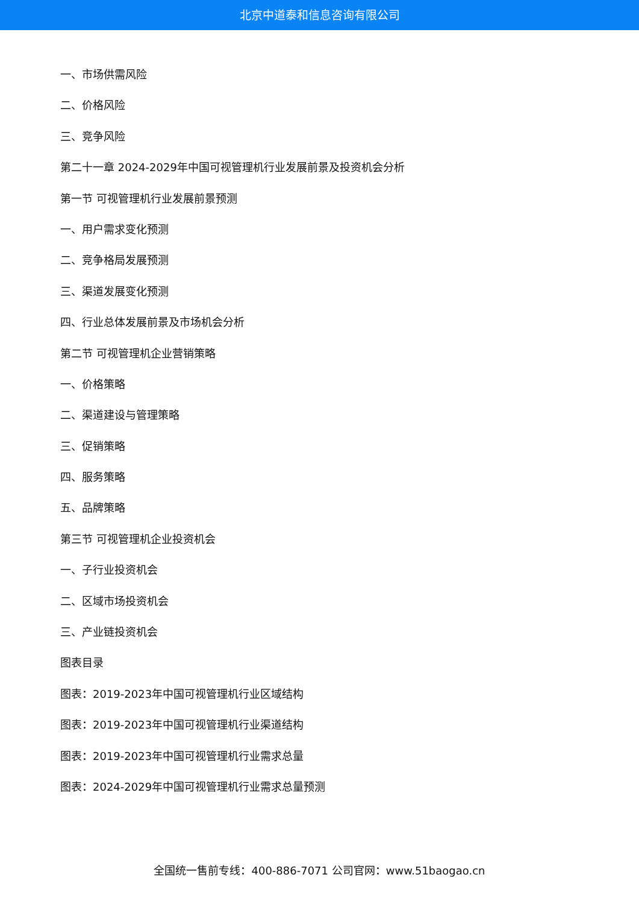北京中道泰和信息咨询有限公司
一、市场供需风险
二、价格风险
三、竞争风险
第二十一章 2024-2029年中国可视管理机行业发展前景及投资机会分析
第一节 可视管理机行业发展前景预测
一、用户需求变化预测
二、竞争格局发展预测
三、渠道发展变化预测
四、行业总体发展前景及市场机会分析
第二节 可视管理机企业营销策略
一、价格策略
二、渠道建设与管理策略
三、促销策略
四、服务策略
五、品牌策略
第三节 可视管理机企业投资机会
一、子行业投资机会
二、区域市场投资机会
三、产业链投资机会
图表目录
图表：2019-2023年中国可视管理机行业区域结构
图表：2019-2023年中国可视管理机行业渠道结构
图表：2019-2023年中国可视管理机行业需求总量
图表：2024-2029年中国可视管理机行业需求总量预测
全国统一售前专线：400-886-7071 公司官网：www.51baogao.cn